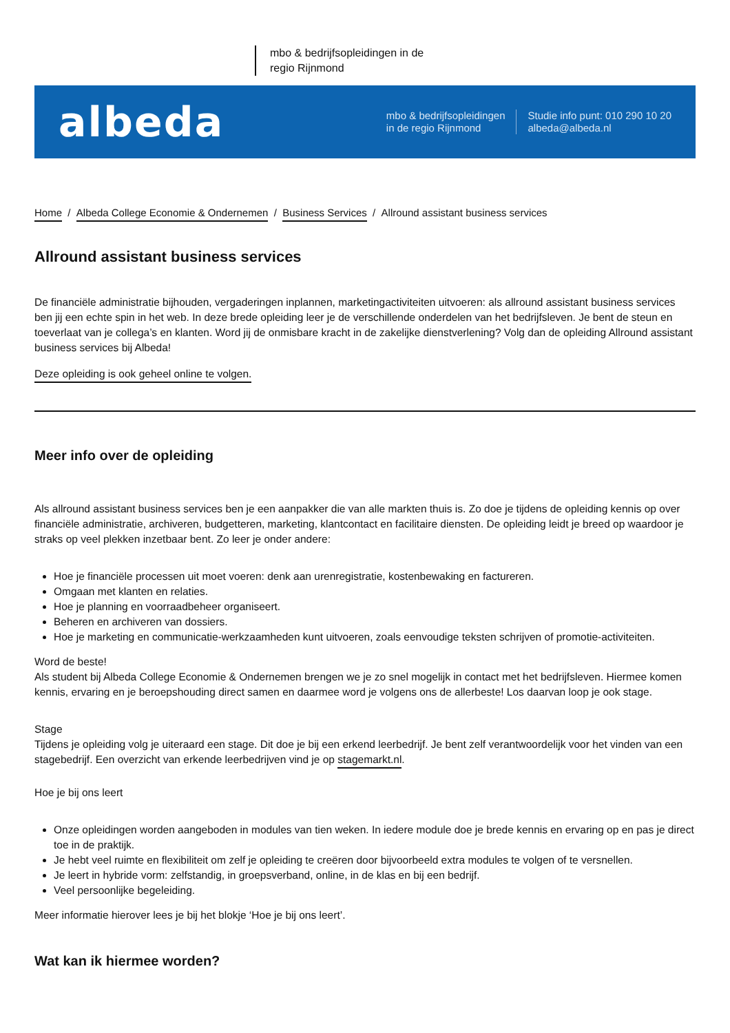mbo & bedrijfsopleidingen in de regio Rijnmond
albeda
mbo & bedrijfsopleidingen
in de regio Rijnmond
Studie info punt: 010 290 10 20
albeda@albeda.nl
Home / Albeda College Economie & Ondernemen / Business Services / Allround assistant business services
Allround assistant business services
De financiële administratie bijhouden, vergaderingen inplannen, marketingactiviteiten uitvoeren: als allround assistant business services ben jij een echte spin in het web. In deze brede opleiding leer je de verschillende onderdelen van het bedrijfsleven. Je bent de steun en toeverlaat van je collega’s en klanten. Word jij de onmisbare kracht in de zakelijke dienstverlening? Volg dan de opleiding Allround assistant business services bij Albeda!
Deze opleiding is ook geheel online te volgen.
Meer info over de opleiding
Als allround assistant business services ben je een aanpakker die van alle markten thuis is. Zo doe je tijdens de opleiding kennis op over financiële administratie, archiveren, budgetteren, marketing, klantcontact en facilitaire diensten. De opleiding leidt je breed op waardoor je straks op veel plekken inzetbaar bent. Zo leer je onder andere:
Hoe je financiële processen uit moet voeren: denk aan urenregistratie, kostenbewaking en factureren.
Omgaan met klanten en relaties.
Hoe je planning en voorraadbeheer organiseert.
Beheren en archiveren van dossiers.
Hoe je marketing en communicatie-werkzaamheden kunt uitvoeren, zoals eenvoudige teksten schrijven of promotie-activiteiten.
Word de beste!
Als student bij Albeda College Economie & Ondernemen brengen we je zo snel mogelijk in contact met het bedrijfsleven. Hiermee komen kennis, ervaring en je beroepshouding direct samen en daarmee word je volgens ons de allerbeste! Los daarvan loop je ook stage.
Stage
Tijdens je opleiding volg je uiteraard een stage. Dit doe je bij een erkend leerbedrijf. Je bent zelf verantwoordelijk voor het vinden van een stagebedrijf. Een overzicht van erkende leerbedrijven vind je op stagemarkt.nl.
Hoe je bij ons leert
Onze opleidingen worden aangeboden in modules van tien weken. In iedere module doe je brede kennis en ervaring op en pas je direct toe in de praktijk.
Je hebt veel ruimte en flexibiliteit om zelf je opleiding te creëren door bijvoorbeeld extra modules te volgen of te versnellen.
Je leert in hybride vorm: zelfstandig, in groepsverband, online, in de klas en bij een bedrijf.
Veel persoonlijke begeleiding.
Meer informatie hierover lees je bij het blokje ‘Hoe je bij ons leert’.
Wat kan ik hiermee worden?